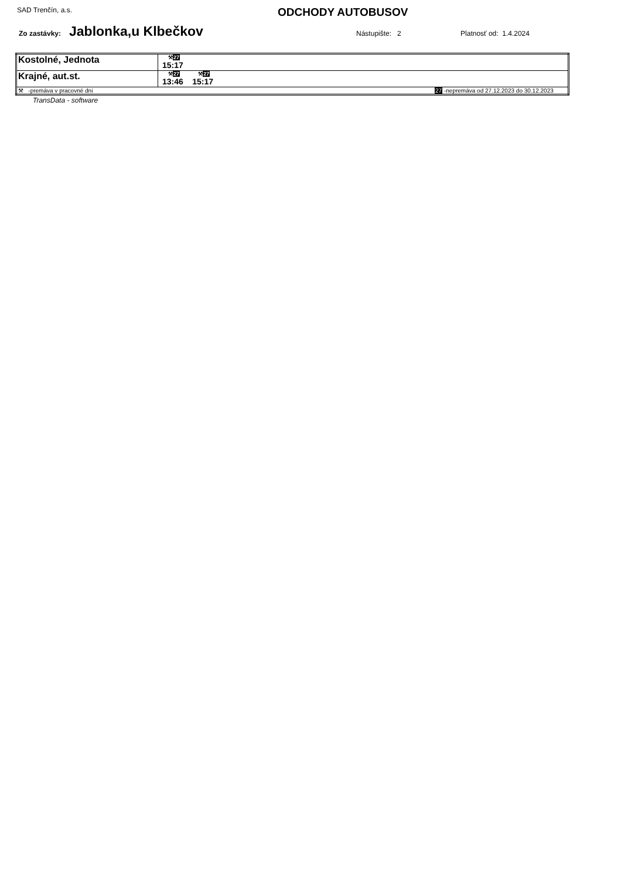SAD Trenčín, a.s.
ODCHODY AUTOBUSOV
Zo zastávky: Jablonka,u Klbečkov Nástupište: 2 Platnosť od: 1.4.2024
| Kostolné, Jednota | ⚒ 27 15:17 |
| Krajné, aut.st. | ⚒ 27 13:46 ⚒ 27 15:17 |
| ⚒ -premáva v pracovné dni 27 -nepremáva od 27.12.2023 do 30.12.2023 | |
TransData - software